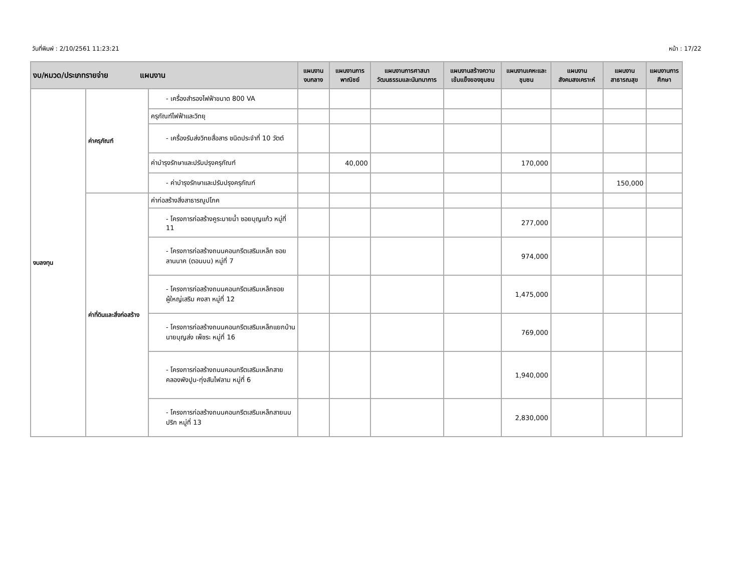วันที่พิมพ์ : 2/10/2561 11:23:21 หน้า : 17/22
| งบ/หมวด/ประเภทรายจ่าย แผนงาน | | | แผนงานงบกลาง | แผนงานการพาณิชย์ | แผนงานการศาสนา วัฒนธรรมและนันทนาการ | แผนงานสร้างความเข้มแข็งของชุมชน | แผนงานเคหะและชุมชน | แผนงานสังคมสงเคราะห์ | แผนงานสาธารณสุข | แผนงานการศึกษา |
| --- | --- | --- | --- | --- | --- | --- | --- | --- | --- | --- |
| งบลงทุน | ค่าครุภัณฑ์ | - เครื่องสำรองไฟฟ้าขนาด 800 VA | | | | | | | | |
| | | ครุภัณฑ์ไฟฟ้าและวิทยุ | | | | | | | | |
| | | - เครื่องรับส่งวิทยสื่อสาร ชนิดประจำที่ 10 วัตต์ | | | | | | | | |
| | | ค่าบำรุงรักษาและปรับปรุงครุภัณฑ์ | | 40,000 | | | 170,000 | | | |
| | | - ค่าบำรุงรักษาและปรับปรุงครุภัณฑ์ | | | | | | | 150,000 | |
| | ค่าที่ดินและสิ่งก่อสร้าง | ค่าก่อสร้างสิ่งสาธารณูปโภค | | | | | | | | |
| | | - โครงการก่อสร้างคูระบายน้ำ ซอยบุญแก้ว หมู่ที่ 11 | | | | | 277,000 | | | |
| | | - โครงการก่อสร้างถนนคอนกรีตเสริมเหล็ก ซอยลานนาค (ตอนบน) หมู่ที่ 7 | | | | | 974,000 | | | |
| | | - โครงการก่อสร้างถนนคอนกรีตเสริมเหล็กซอยผู้ใหญ่เสริม คงสา หมู่ที่ 12 | | | | | 1,475,000 | | | |
| | | - โครงการก่อสร้างถนนคอนกรีตเสริมเหล็กแยกบ้านนายบุญส่ง เพ็ชระ หมู่ที่ 16 | | | | | 769,000 | | | |
| | | - โครงการก่อสร้างถนนคอนกรีตเสริมเหล็กสายคลองพังปูน-ทุ่งสันไฟลาม หมู่ที่ 6 | | | | | 1,940,000 | | | |
| | | - โครงการก่อสร้างถนนคอนกรีตเสริมเหล็กสายนบปริก หมู่ที่ 13 | | | | | 2,830,000 | | | |